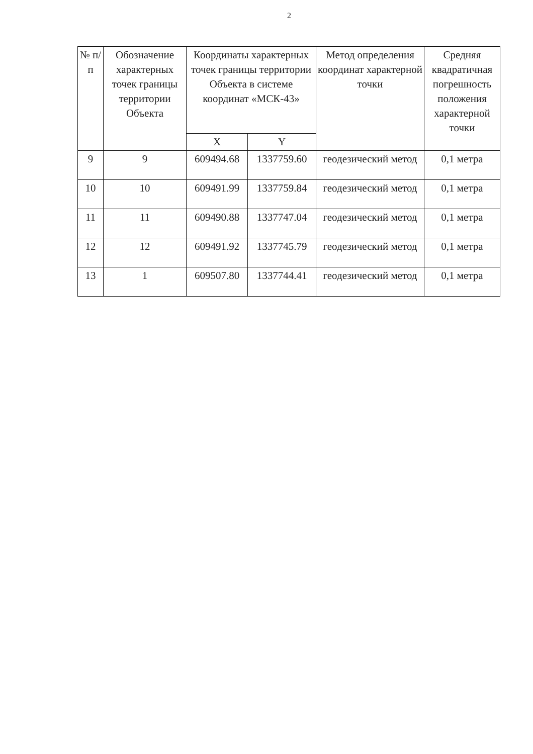2
| № п/п | Обозначение характерных точек границы территории Объекта | Координаты характерных точек границы территории Объекта в системе координат «МСК-43» | | Метод определения координат характерной точки | Средняя квадратичная погрешность положения характерной точки |
| --- | --- | --- | --- | --- | --- |
| | | X | Y | | |
| 9 | 9 | 609494.68 | 1337759.60 | геодезический метод | 0,1 метра |
| 10 | 10 | 609491.99 | 1337759.84 | геодезический метод | 0,1 метра |
| 11 | 11 | 609490.88 | 1337747.04 | геодезический метод | 0,1 метра |
| 12 | 12 | 609491.92 | 1337745.79 | геодезический метод | 0,1 метра |
| 13 | 1 | 609507.80 | 1337744.41 | геодезический метод | 0,1 метра |